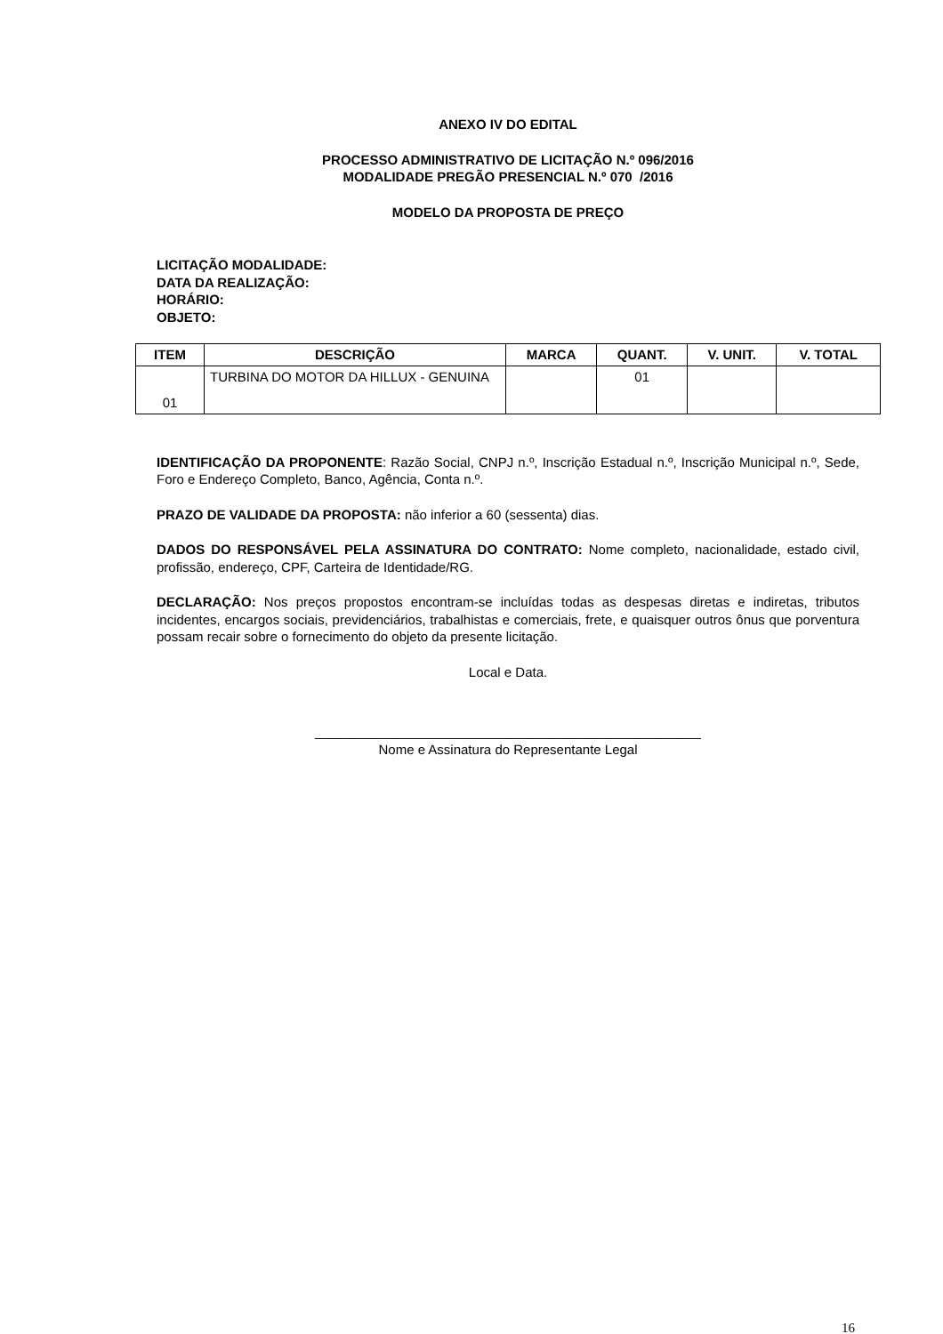ANEXO IV DO EDITAL
PROCESSO ADMINISTRATIVO DE LICITAÇÃO N.º 096/2016
MODALIDADE PREGÃO PRESENCIAL N.º 070 /2016
MODELO DA PROPOSTA DE PREÇO
LICITAÇÃO MODALIDADE:
DATA DA REALIZAÇÃO:
HORÁRIO:
OBJETO:
| ITEM | DESCRIÇÃO | MARCA | QUANT. | V. UNIT. | V. TOTAL |
| --- | --- | --- | --- | --- | --- |
| 01 | TURBINA DO MOTOR DA HILLUX - GENUINA | | 01 | | |
IDENTIFICAÇÃO DA PROPONENTE: Razão Social, CNPJ n.º, Inscrição Estadual n.º, Inscrição Municipal n.º, Sede, Foro e Endereço Completo, Banco, Agência, Conta n.º.
PRAZO DE VALIDADE DA PROPOSTA: não inferior a 60 (sessenta) dias.
DADOS DO RESPONSÁVEL PELA ASSINATURA DO CONTRATO: Nome completo, nacionalidade, estado civil, profissão, endereço, CPF, Carteira de Identidade/RG.
DECLARAÇÃO: Nos preços propostos encontram-se incluídas todas as despesas diretas e indiretas, tributos incidentes, encargos sociais, previdenciários, trabalhistas e comerciais, frete, e quaisquer outros ônus que porventura possam recair sobre o fornecimento do objeto da presente licitação.
Local e Data.
____________________________________________________
Nome e Assinatura do Representante Legal
16